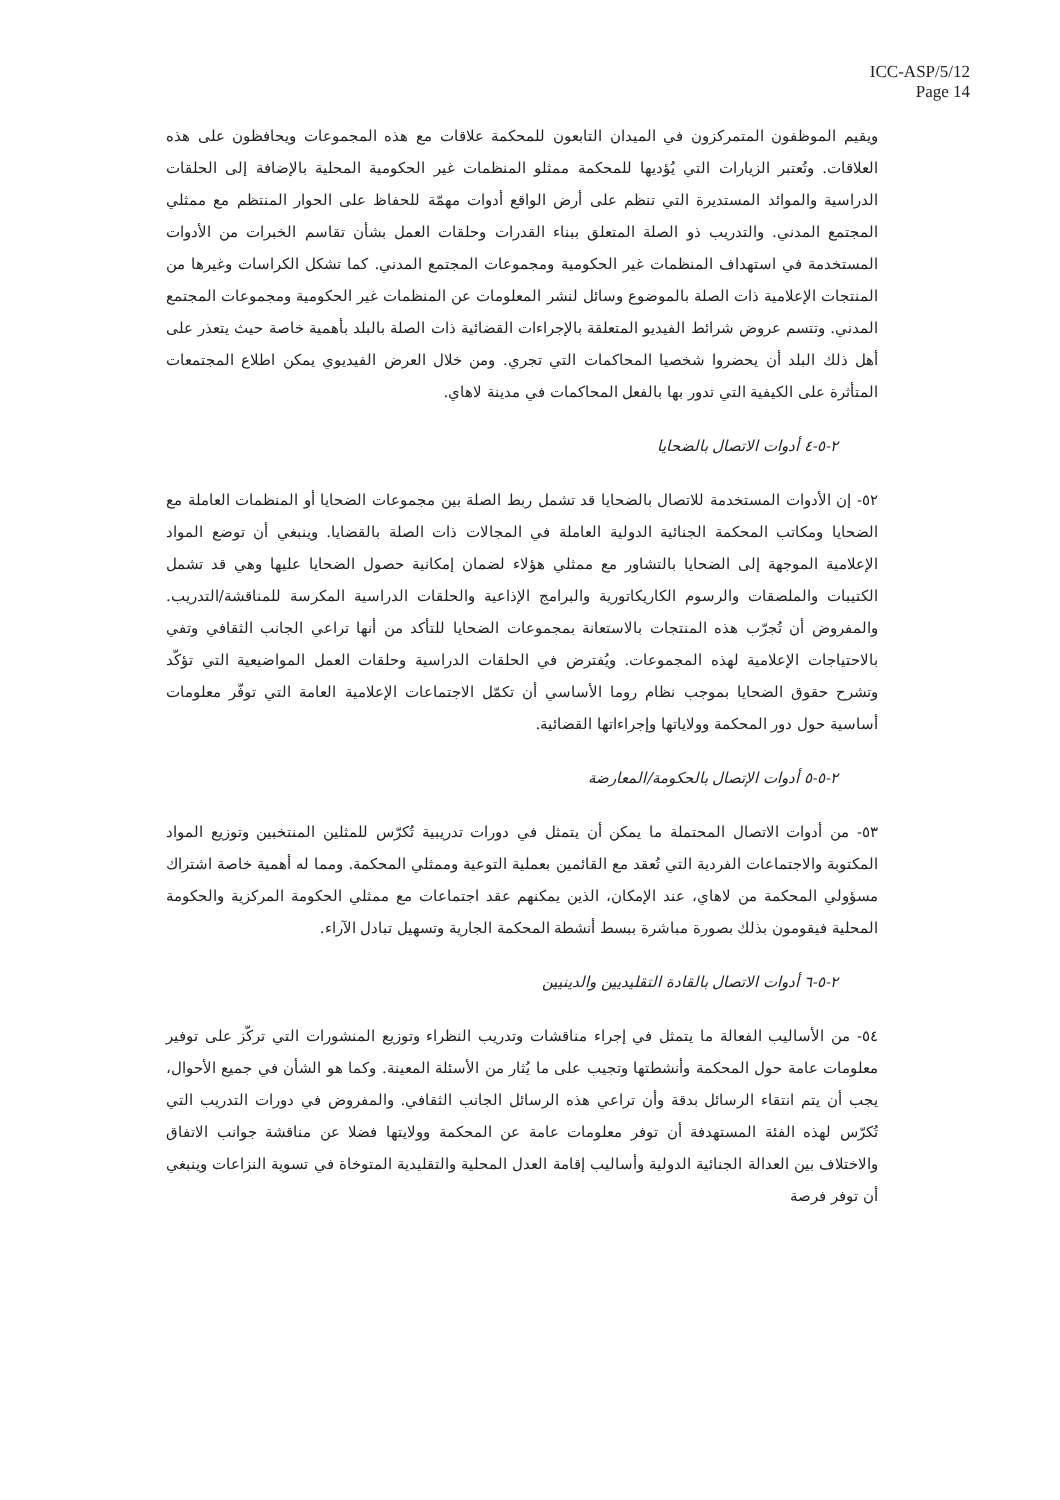ICC-ASP/5/12
Page 14
ويقيم الموظفون المتمركزون في الميدان التابعون للمحكمة علاقات مع هذه المجموعات ويحافظون على هذه العلاقات. وتُعتبر الزيارات التي يُؤديها للمحكمة ممثلو المنظمات غير الحكومية المحلية بالإضافة إلى الحلقات الدراسية والموائد المستديرة التي تنظم على أرض الواقع أدوات مهمّة للحفاظ على الحوار المنتظم مع ممثلي المجتمع المدني. والتدريب ذو الصلة المتعلق ببناء القدرات وحلقات العمل بشأن تقاسم الخبرات من الأدوات المستخدمة في استهداف المنظمات غير الحكومية ومجموعات المجتمع المدني. كما تشكل الكراسات وغيرها من المنتجات الإعلامية ذات الصلة بالموضوع وسائل لنشر المعلومات عن المنظمات غير الحكومية ومجموعات المجتمع المدني. وتتسم عروض شرائط الفيديو المتعلقة بالإجراءات القضائية ذات الصلة بالبلد بأهمية خاصة حيث يتعذر على أهل ذلك البلد أن يحضروا شخصيا المحاكمات التي تجري. ومن خلال العرض الفيديوي يمكن اطلاع المجتمعات المتأثرة على الكيفية التي تدور بها بالفعل المحاكمات في مدينة لاهاي.
٢-٥-٤ أدوات الاتصال بالضحايا
٥٢- إن الأدوات المستخدمة للاتصال بالضحايا قد تشمل ربط الصلة بين مجموعات الضحايا أو المنظمات العاملة مع الضحايا ومكاتب المحكمة الجنائية الدولية العاملة في المجالات ذات الصلة بالقضايا. وينبغي أن توضع المواد الإعلامية الموجهة إلى الضحايا بالتشاور مع ممثلي هؤلاء لضمان إمكانية حصول الضحايا عليها وهي قد تشمل الكتيبات والملصقات والرسوم الكاريكاتورية والبرامج الإذاعية والحلقات الدراسية المكرسة للمناقشة/التدريب. والمفروض أن تُجرّب هذه المنتجات بالاستعانة بمجموعات الضحايا للتأكد من أنها تراعي الجانب الثقافي وتفي بالاحتياجات الإعلامية لهذه المجموعات. ويُفترض في الحلقات الدراسية وحلقات العمل المواضيعية التي تؤكّد وتشرح حقوق الضحايا بموجب نظام روما الأساسي أن تكمّل الاجتماعات الإعلامية العامة التي توفّر معلومات أساسية حول دور المحكمة وولاياتها وإجراءاتها القضائية.
٢-٥-٥ أدوات الإتصال بالحكومة/المعارضة
٥٣- من أدوات الاتصال المحتملة ما يمكن أن يتمثل في دورات تدريبية تُكرّس للمثلين المنتخبين وتوزيع المواد المكتوبة والاجتماعات الفردية التي تُعقد مع القائمين بعملية التوعية وممثلي المحكمة. ومما له أهمية خاصة اشتراك مسؤولي المحكمة من لاهاي، عند الإمكان، الذين يمكنهم عقد اجتماعات مع ممثلي الحكومة المركزية والحكومة المحلية فيقومون بذلك بصورة مباشرة ببسط أنشطة المحكمة الجارية وتسهيل تبادل الآراء.
٢-٥-٦ أدوات الاتصال بالقادة التقليديين والدينيين
٥٤- من الأساليب الفعالة ما يتمثل في إجراء مناقشات وتدريب النظراء وتوزيع المنشورات التي تركّز على توفير معلومات عامة حول المحكمة وأنشطتها وتجيب على ما يُثار من الأسئلة المعينة. وكما هو الشأن في جميع الأحوال، يجب أن يتم انتقاء الرسائل بدقة وأن تراعي هذه الرسائل الجانب الثقافي. والمفروض في دورات التدريب التي تُكرّس لهذه الفئة المستهدفة أن توفر معلومات عامة عن المحكمة وولايتها فضلا عن مناقشة جوانب الاتفاق والاختلاف بين العدالة الجنائية الدولية وأساليب إقامة العدل المحلية والتقليدية المتوخاة في تسوية النزاعات وينبغي أن توفر فرصة